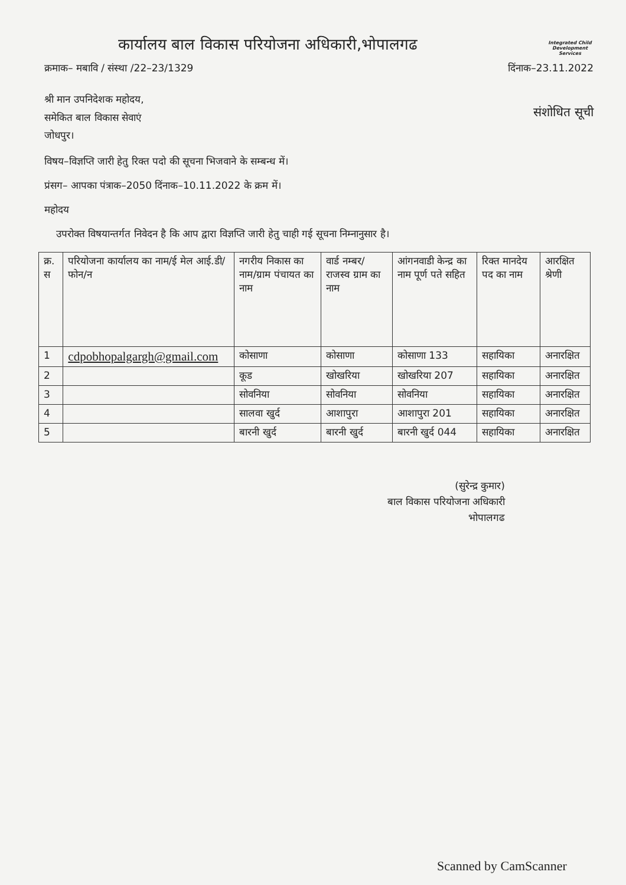कार्यालय बाल विकास परियोजना अधिकारी,भोपालगढ
Integrated Child Development Services
क्रमाक– मबावि / संस्था /22–23/1329 दिंनाक–23.11.2022
श्री मान उपनिदेशक महोदय,
समेकित बाल विकास सेवाएं
जोधपुर।
संशोधित सूची
विषय–विज्ञप्ति जारी हेतु रिक्त पदो की सूचना भिजवाने के सम्बन्ध में।
प्रंसग– आपका पंत्राक–2050 दिंनाक–10.11.2022 के क्रम में।
महोदय
उपरोक्त विषयान्तर्गत निवेदन है कि आप द्वारा विज्ञप्ति जारी हेतु चाही गई सूचना निम्नानुसार है।
| क्र. स | परियोजना कार्यालय का नाम/ई मेल आई.डी/फोन/न | नगरीय निकास का नाम/ग्राम पंचायत का नाम | वार्ड नम्बर/राजस्व ग्राम का नाम | आंगनवाडी केन्द्र का नाम पूर्ण पते सहित | रिक्त मानदेय पद का नाम | आरक्षित श्रेणी |
| --- | --- | --- | --- | --- | --- | --- |
| 1 | cdpobhopalgargh@gmail.com | कोसाणा | कोसाणा | कोसाणा 133 | सहायिका | अनारक्षित |
| 2 | | कूड | खोखरिया | खोखरिया 207 | सहायिका | अनारक्षित |
| 3 | | सोवनिया | सोवनिया | सोवनिया | सहायिका | अनारक्षित |
| 4 | | सालवा खुर्द | आशापुरा | आशापुरा 201 | सहायिका | अनारक्षित |
| 5 | | बारनी खुर्द | बारनी खुर्द | बारनी खुर्द 044 | सहायिका | अनारक्षित |
(सुरेन्द्र कुमार)
बाल विकास परियोजना अधिकारी
भोपालगढ
Scanned by CamScanner